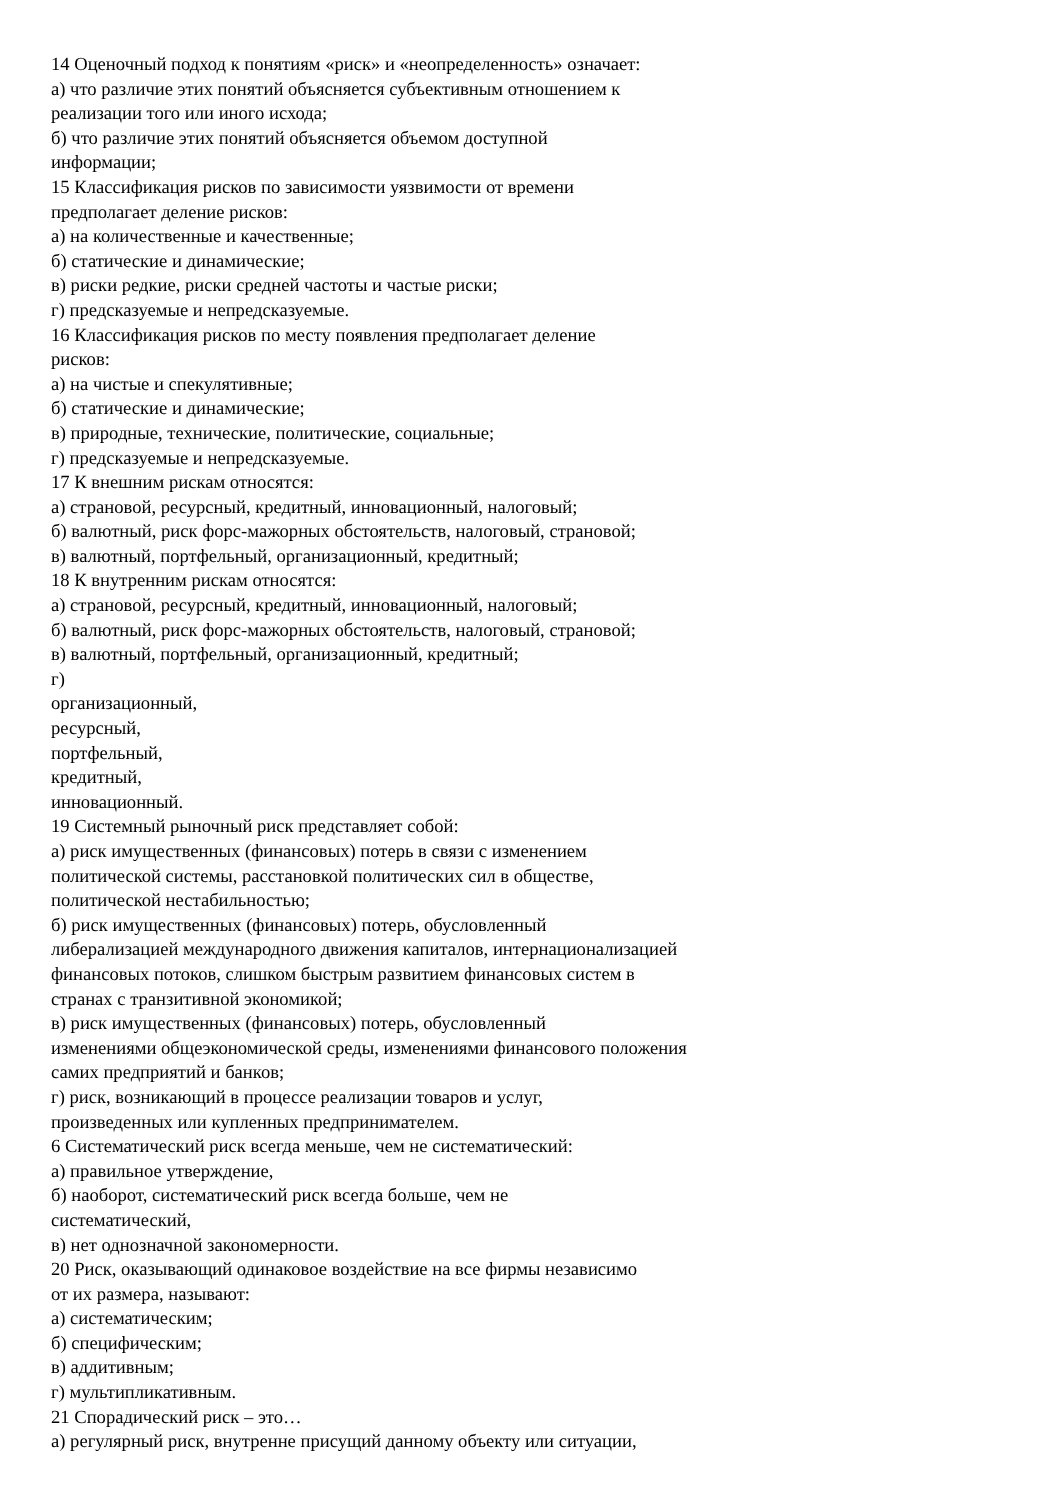14 Оценочный подход к понятиям «риск» и «неопределенность» означает:
а) что различие этих понятий объясняется субъективным отношением к
реализации того или иного исхода;
б) что различие этих понятий объясняется объемом доступной
информации;
15 Классификация рисков по зависимости уязвимости от времени
предполагает деление рисков:
а) на количественные и качественные;
б) статические и динамические;
в) риски редкие, риски средней частоты и частые риски;
г) предсказуемые и непредсказуемые.
16 Классификация рисков по месту появления предполагает деление
рисков:
а) на чистые и спекулятивные;
б) статические и динамические;
в) природные, технические, политические, социальные;
г) предсказуемые и непредсказуемые.
17 К внешним рискам относятся:
а) страновой, ресурсный, кредитный, инновационный, налоговый;
б) валютный, риск форс-мажорных обстоятельств, налоговый, страновой;
в) валютный, портфельный, организационный, кредитный;
18 К внутренним рискам относятся:
а) страновой, ресурсный, кредитный, инновационный, налоговый;
б) валютный, риск форс-мажорных обстоятельств, налоговый, страновой;
в) валютный, портфельный, организационный, кредитный;
г)
организационный,
ресурсный,
портфельный,
кредитный,
инновационный.
19 Системный рыночный риск представляет собой:
а) риск имущественных (финансовых) потерь в связи с изменением
политической системы, расстановкой политических сил в обществе,
политической нестабильностью;
б) риск имущественных (финансовых) потерь, обусловленный
либерализацией международного движения капиталов, интернационализацией
финансовых потоков, слишком быстрым развитием финансовых систем в
странах с транзитивной экономикой;
в) риск имущественных (финансовых) потерь, обусловленный
изменениями общеэкономической среды, изменениями финансового положения
самих предприятий и банков;
г) риск, возникающий в процессе реализации товаров и услуг,
произведенных или купленных предпринимателем.
6 Систематический риск всегда меньше, чем не систематический:
а) правильное утверждение,
б) наоборот, систематический риск всегда больше, чем не
систематический,
в) нет однозначной закономерности.
20 Риск, оказывающий одинаковое воздействие на все фирмы независимо
от их размера, называют:
а) систематическим;
б) специфическим;
в) аддитивным;
г) мультипликативным.
21 Спорадический риск – это…
а) регулярный риск, внутренне присущий данному объекту или ситуации,